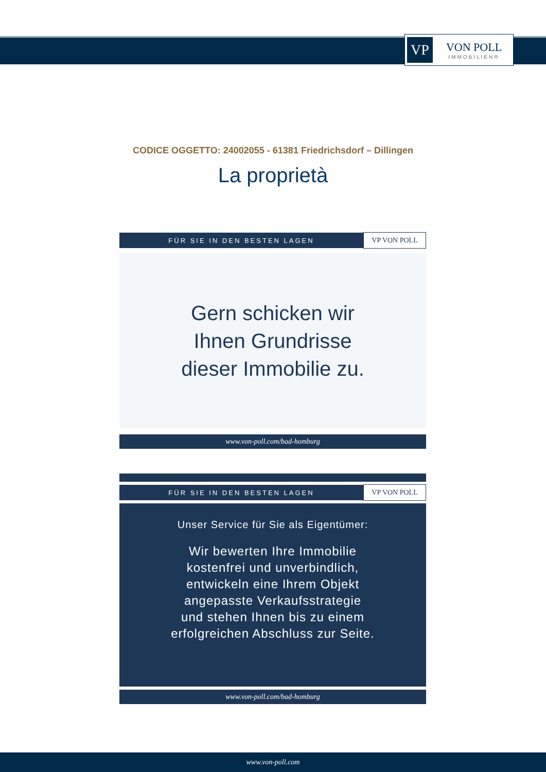VP
VON POLL
IMMOBILIEN®
CODICE OGGETTO: 24002055 - 61381 Friedrichsdorf – Dillingen
La proprietà
FÜR SIE IN DEN BESTEN LAGEN VP VON POLL
Gern schicken wir
Ihnen Grundrisse
dieser Immobilie zu.
www.von-poll.com/bad-homburg
FÜR SIE IN DEN BESTEN LAGEN VP VON POLL
Unser Service für Sie als Eigentümer:
Wir bewerten Ihre Immobilie
kostenfrei und unverbindlich,
entwickeln eine Ihrem Objekt
angepasste Verkaufsstrategie
und stehen Ihnen bis zu einem
erfolgreichen Abschluss zur Seite.
www.von-poll.com/bad-homburg
www.von-poll.com